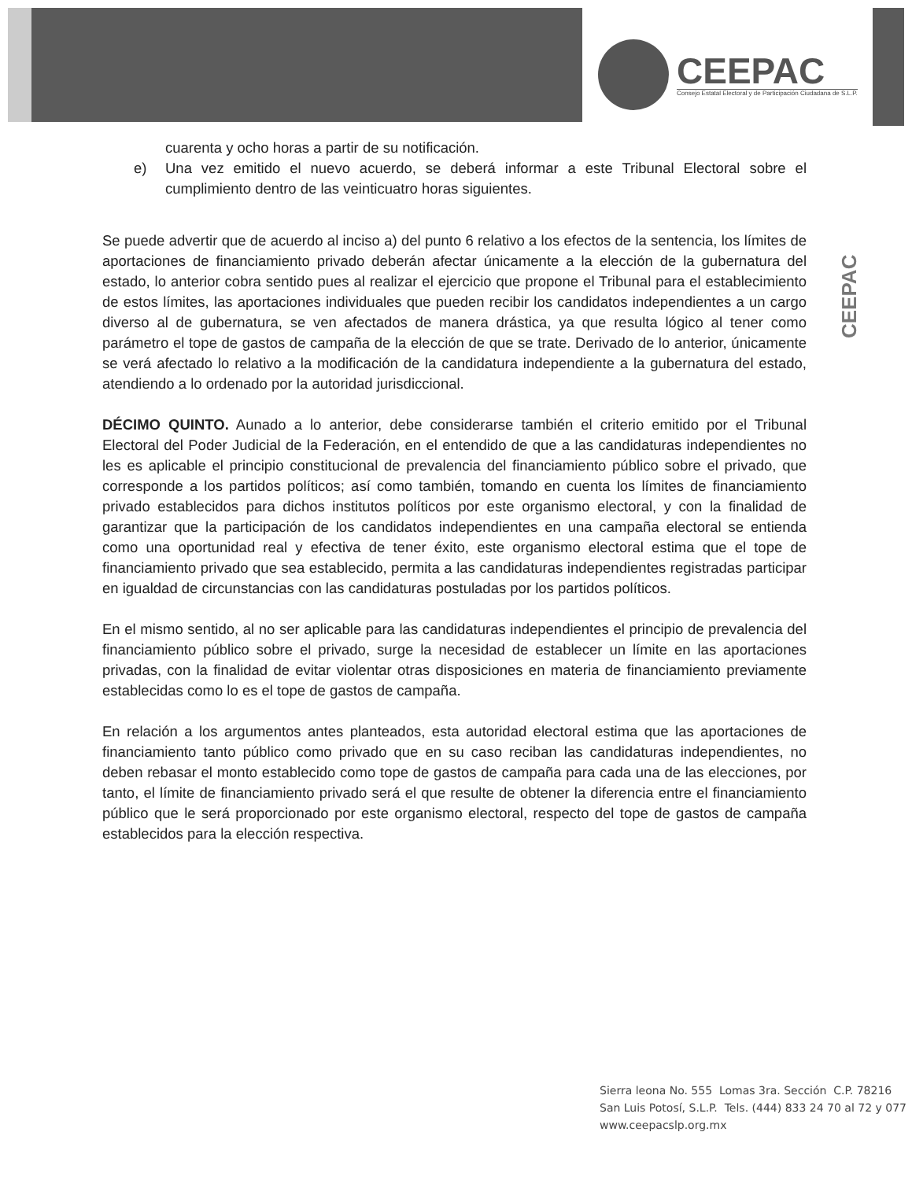CEEPAC
Consejo Estatal Electoral y de Participación Ciudadana de S.L.P.
CEEPAC
cuarenta y ocho horas a partir de su notificación.
e) Una vez emitido el nuevo acuerdo, se deberá informar a este Tribunal Electoral sobre el cumplimiento dentro de las veinticuatro horas siguientes.
Se puede advertir que de acuerdo al inciso a) del punto 6 relativo a los efectos de la sentencia, los límites de aportaciones de financiamiento privado deberán afectar únicamente a la elección de la gubernatura del estado, lo anterior cobra sentido pues al realizar el ejercicio que propone el Tribunal para el establecimiento de estos límites, las aportaciones individuales que pueden recibir los candidatos independientes a un cargo diverso al de gubernatura, se ven afectados de manera drástica, ya que resulta lógico al tener como parámetro el tope de gastos de campaña de la elección de que se trate. Derivado de lo anterior, únicamente se verá afectado lo relativo a la modificación de la candidatura independiente a la gubernatura del estado, atendiendo a lo ordenado por la autoridad jurisdiccional.
DÉCIMO QUINTO. Aunado a lo anterior, debe considerarse también el criterio emitido por el Tribunal Electoral del Poder Judicial de la Federación, en el entendido de que a las candidaturas independientes no les es aplicable el principio constitucional de prevalencia del financiamiento público sobre el privado, que corresponde a los partidos políticos; así como también, tomando en cuenta los límites de financiamiento privado establecidos para dichos institutos políticos por este organismo electoral, y con la finalidad de garantizar que la participación de los candidatos independientes en una campaña electoral se entienda como una oportunidad real y efectiva de tener éxito, este organismo electoral estima que el tope de financiamiento privado que sea establecido, permita a las candidaturas independientes registradas participar en igualdad de circunstancias con las candidaturas postuladas por los partidos políticos.
En el mismo sentido, al no ser aplicable para las candidaturas independientes el principio de prevalencia del financiamiento público sobre el privado, surge la necesidad de establecer un límite en las aportaciones privadas, con la finalidad de evitar violentar otras disposiciones en materia de financiamiento previamente establecidas como lo es el tope de gastos de campaña.
En relación a los argumentos antes planteados, esta autoridad electoral estima que las aportaciones de financiamiento tanto público como privado que en su caso reciban las candidaturas independientes, no deben rebasar el monto establecido como tope de gastos de campaña para cada una de las elecciones, por tanto, el límite de financiamiento privado será el que resulte de obtener la diferencia entre el financiamiento público que le será proporcionado por este organismo electoral, respecto del tope de gastos de campaña establecidos para la elección respectiva.
Sierra leona No. 555 Lomas 3ra. Sección C.P. 78216
San Luis Potosí, S.L.P. Tels. (444) 833 24 70 al 72 y 077
www.ceepacslp.org.mx